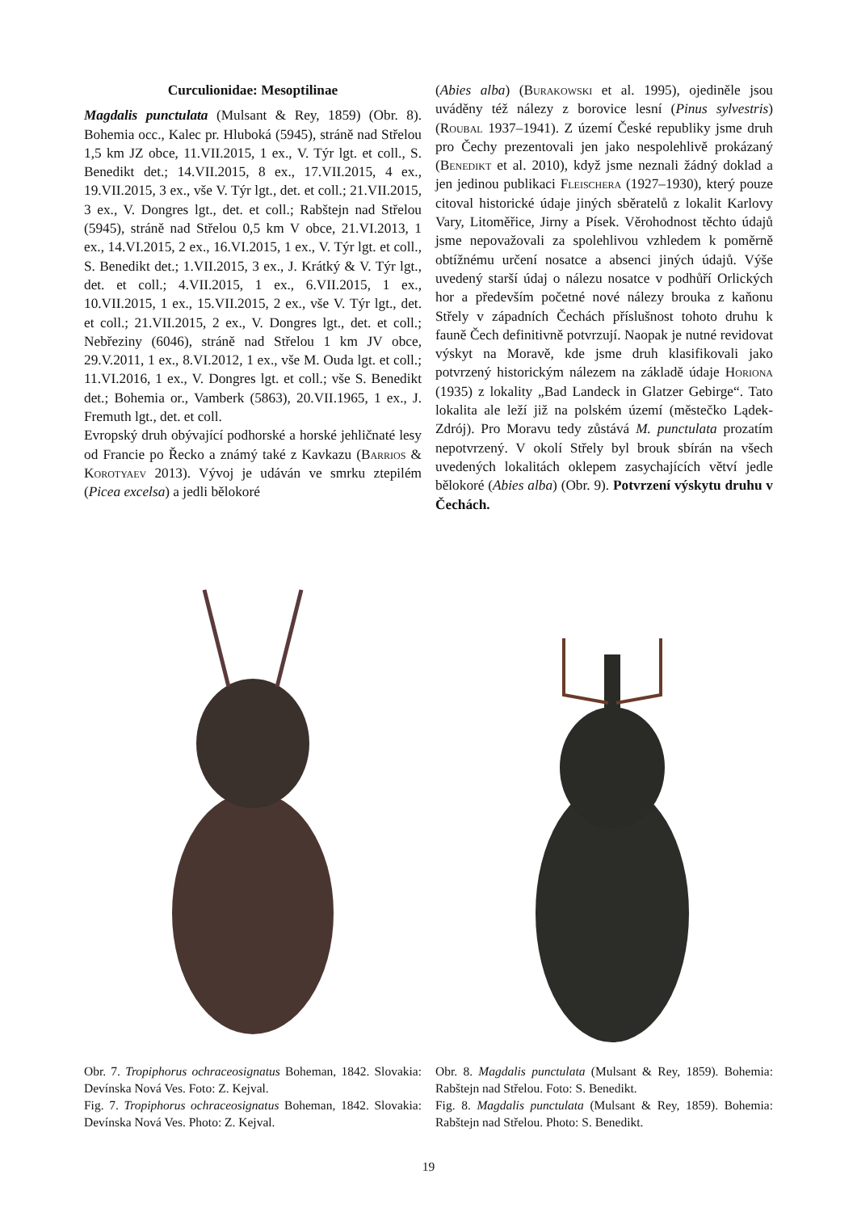Curculionidae: Mesoptilinae
Magdalis punctulata (Mulsant & Rey, 1859) (Obr. 8). Bohemia occ., Kalec pr. Hluboká (5945), stráně nad Střelou 1,5 km JZ obce, 11.VII.2015, 1 ex., V. Týr lgt. et coll., S. Benedikt det.; 14.VII.2015, 8 ex., 17.VII.2015, 4 ex., 19.VII.2015, 3 ex., vše V. Týr lgt., det. et coll.; 21.VII.2015, 3 ex., V. Dongres lgt., det. et coll.; Rabštejn nad Střelou (5945), stráně nad Střelou 0,5 km V obce, 21.VI.2013, 1 ex., 14.VI.2015, 2 ex., 16.VI.2015, 1 ex., V. Týr lgt. et coll., S. Benedikt det.; 1.VII.2015, 3 ex., J. Krátký & V. Týr lgt., det. et coll.; 4.VII.2015, 1 ex., 6.VII.2015, 1 ex., 10.VII.2015, 1 ex., 15.VII.2015, 2 ex., vše V. Týr lgt., det. et coll.; 21.VII.2015, 2 ex., V. Dongres lgt., det. et coll.; Nebřeziny (6046), stráně nad Střelou 1 km JV obce, 29.V.2011, 1 ex., 8.VI.2012, 1 ex., vše M. Ouda lgt. et coll.; 11.VI.2016, 1 ex., V. Dongres lgt. et coll.; vše S. Benedikt det.; Bohemia or., Vamberk (5863), 20.VII.1965, 1 ex., J. Fremuth lgt., det. et coll.
Evropský druh obývající podhorské a horské jehličnaté lesy od Francie po Řecko a známý také z Kavkazu (Barrios & Korotyaev 2013). Vývoj je udáván ve smrku ztepilém (Picea excelsa) a jedli bělokoré
(Abies alba) (Burakowski et al. 1995), ojediněle jsou uváděny též nálezy z borovice lesní (Pinus sylvestris) (Roubal 1937–1941). Z území České republiky jsme druh pro Čechy prezentovali jen jako nespolehlivě prokázaný (Benedikt et al. 2010), když jsme neznali žádný doklad a jen jedinou publikaci Fleischera (1927–1930), který pouze citoval historické údaje jiných sběratelů z lokalit Karlovy Vary, Litoměřice, Jirny a Písek. Věrohodnost těchto údajů jsme nepovažovali za spolehlivou vzhledem k poměrně obtížnému určení nosatce a absenci jiných údajů. Výše uvedený starší údaj o nálezu nosatce v podhůří Orlických hor a především početné nové nálezy brouka z kaňonu Střely v západních Čechách příslušnost tohoto druhu k fauně Čech definitivně potvrzují. Naopak je nutné revidovat výskyt na Moravě, kde jsme druh klasifikovali jako potvrzený historickým nálezem na základě údaje Horiona (1935) z lokality „Bad Landeck in Glatzer Gebirge“. Tato lokalita ale leží již na polském území (městečko Lądek-Zdrój). Pro Moravu tedy zůstává M. punctulata prozatím nepotvrzený. V okolí Střely byl brouk sbírán na všech uvedených lokalitách oklepem zasychajících větví jedle bělokoré (Abies alba) (Obr. 9). Potvrzení výskytu druhu v Čechách.
Obr. 7. Tropiphorus ochraceosignatus Boheman, 1842. Slovakia: Devínska Nová Ves. Foto: Z. Kejval.
Fig. 7. Tropiphorus ochraceosignatus Boheman, 1842. Slovakia: Devínska Nová Ves. Photo: Z. Kejval.
Obr. 8. Magdalis punctulata (Mulsant & Rey, 1859). Bohemia: Rabštejn nad Střelou. Foto: S. Benedikt.
Fig. 8. Magdalis punctulata (Mulsant & Rey, 1859). Bohemia: Rabštejn nad Střelou. Photo: S. Benedikt.
19